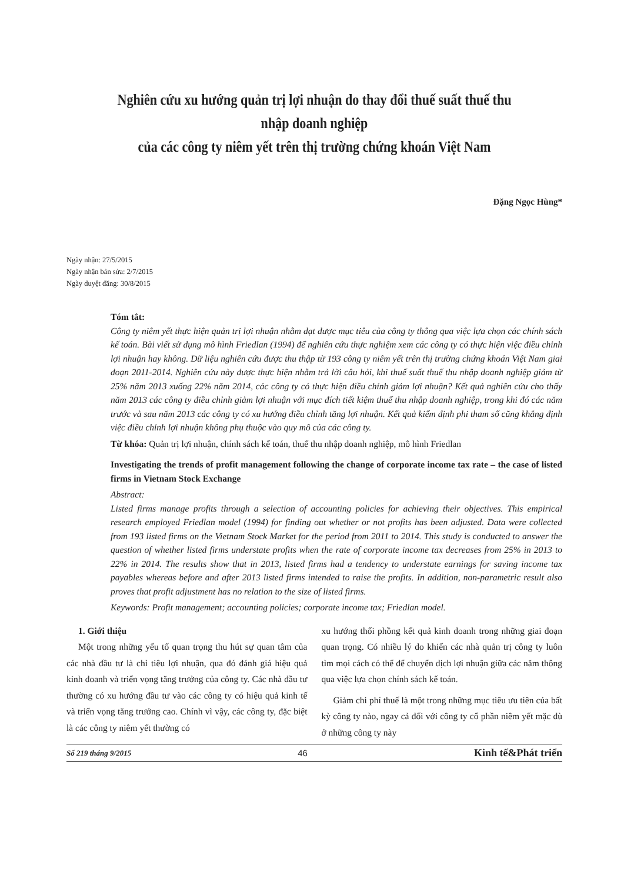Nghiên cứu xu hướng quản trị lợi nhuận do thay đổi thuế suất thuế thu nhập doanh nghiệp
của các công ty niêm yết trên thị trường chứng khoán Việt Nam
Đặng Ngọc Hùng*
Ngày nhận: 27/5/2015
Ngày nhận bản sửa: 2/7/2015
Ngày duyệt đăng: 30/8/2015
Tóm tắt:
Công ty niêm yết thực hiện quản trị lợi nhuận nhằm đạt được mục tiêu của công ty thông qua việc lựa chọn các chính sách kế toán. Bài viết sử dụng mô hình Friedlan (1994) để nghiên cứu thực nghiệm xem các công ty có thực hiện việc điều chỉnh lợi nhuận hay không. Dữ liệu nghiên cứu được thu thập từ 193 công ty niêm yết trên thị trường chứng khoán Việt Nam giai đoạn 2011-2014. Nghiên cứu này được thực hiện nhằm trả lời câu hỏi, khi thuế suất thuế thu nhập doanh nghiệp giảm từ 25% năm 2013 xuống 22% năm 2014, các công ty có thực hiện điều chỉnh giảm lợi nhuận? Kết quả nghiên cứu cho thấy năm 2013 các công ty điều chỉnh giảm lợi nhuận với mục đích tiết kiệm thuế thu nhập doanh nghiệp, trong khi đó các năm trước và sau năm 2013 các công ty có xu hướng điều chỉnh tăng lợi nhuận. Kết quả kiểm định phi tham số cũng khẳng định việc điều chỉnh lợi nhuận không phụ thuộc vào quy mô của các công ty.
Từ khóa: Quản trị lợi nhuận, chính sách kế toán, thuế thu nhập doanh nghiệp, mô hình Friedlan
Investigating the trends of profit management following the change of corporate income tax rate – the case of listed firms in Vietnam Stock Exchange
Abstract:
Listed firms manage profits through a selection of accounting policies for achieving their objectives. This empirical research employed Friedlan model (1994) for finding out whether or not profits has been adjusted. Data were collected from 193 listed firms on the Vietnam Stock Market for the period from 2011 to 2014. This study is conducted to answer the question of whether listed firms understate profits when the rate of corporate income tax decreases from 25% in 2013 to 22% in 2014. The results show that in 2013, listed firms had a tendency to understate earnings for saving income tax payables whereas before and after 2013 listed firms intended to raise the profits. In addition, non-parametric result also proves that profit adjustment has no relation to the size of listed firms.
Keywords: Profit management; accounting policies; corporate income tax; Friedlan model.
1. Giới thiệu
Một trong những yếu tố quan trọng thu hút sự quan tâm của các nhà đầu tư là chỉ tiêu lợi nhuận, qua đó đánh giá hiệu quả kinh doanh và triển vọng tăng trưởng của công ty. Các nhà đầu tư thường có xu hướng đầu tư vào các công ty có hiệu quả kinh tế và triển vọng tăng trưởng cao. Chính vì vậy, các công ty, đặc biệt là các công ty niêm yết thường có
xu hướng thổi phồng kết quả kinh doanh trong những giai đoạn quan trọng. Có nhiều lý do khiến các nhà quản trị công ty luôn tìm mọi cách có thể để chuyển dịch lợi nhuận giữa các năm thông qua việc lựa chọn chính sách kế toán.
Giảm chi phí thuế là một trong những mục tiêu ưu tiên của bất kỳ công ty nào, ngay cả đối với công ty cổ phần niêm yết mặc dù ở những công ty này
Số 219 tháng 9/2015 46 Kinh tế&Phát triển